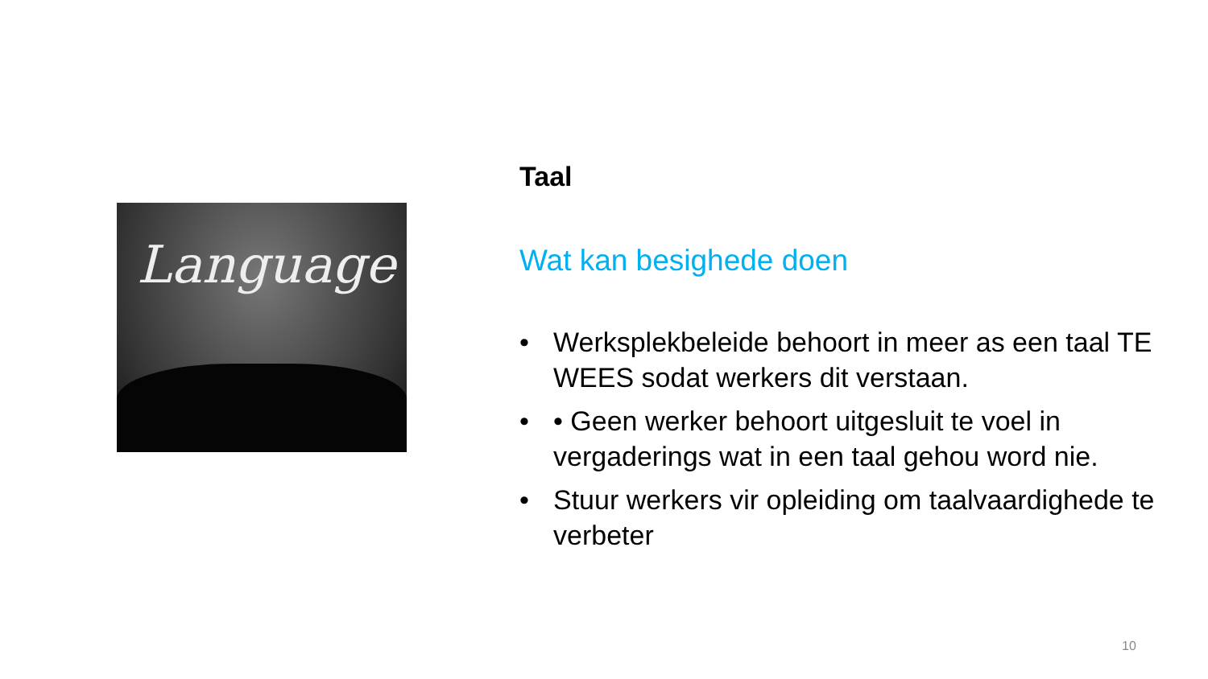Language
Taal
Wat kan besighede doen
• Werksplekbeleide behoort in meer as een taal TE WEES sodat werkers dit verstaan.
• • Geen werker behoort uitgesluit te voel in vergaderings wat in een taal gehou word nie.
• Stuur werkers vir opleiding om taalvaardighede te verbeter
10